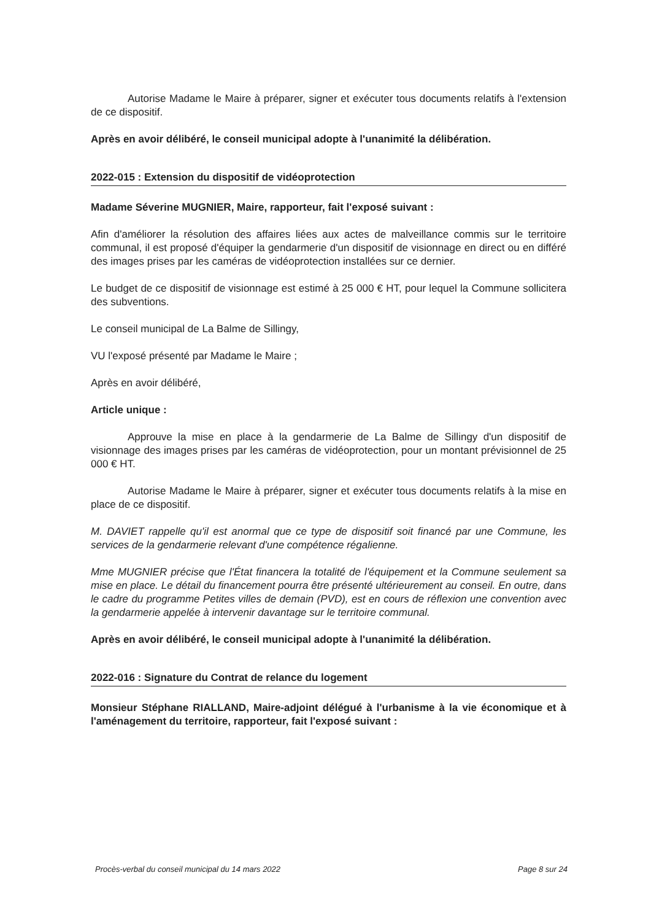Autorise Madame le Maire à préparer, signer et exécuter tous documents relatifs à l'extension de ce dispositif.
Après en avoir délibéré, le conseil municipal adopte à l'unanimité la délibération.
2022-015 : Extension du dispositif de vidéoprotection
Madame Séverine MUGNIER, Maire, rapporteur, fait l'exposé suivant :
Afin d'améliorer la résolution des affaires liées aux actes de malveillance commis sur le territoire communal, il est proposé d'équiper la gendarmerie d'un dispositif de visionnage en direct ou en différé des images prises par les caméras de vidéoprotection installées sur ce dernier.
Le budget de ce dispositif de visionnage est estimé à 25 000 € HT, pour lequel la Commune sollicitera des subventions.
Le conseil municipal de La Balme de Sillingy,
VU l'exposé présenté par Madame le Maire ;
Après en avoir délibéré,
Article unique :
Approuve la mise en place à la gendarmerie de La Balme de Sillingy d'un dispositif de visionnage des images prises par les caméras de vidéoprotection, pour un montant prévisionnel de 25 000 € HT.
Autorise Madame le Maire à préparer, signer et exécuter tous documents relatifs à la mise en place de ce dispositif.
M. DAVIET rappelle qu'il est anormal que ce type de dispositif soit financé par une Commune, les services de la gendarmerie relevant d'une compétence régalienne.
Mme MUGNIER précise que l'État financera la totalité de l'équipement et la Commune seulement sa mise en place. Le détail du financement pourra être présenté ultérieurement au conseil. En outre, dans le cadre du programme Petites villes de demain (PVD), est en cours de réflexion une convention avec la gendarmerie appelée à intervenir davantage sur le territoire communal.
Après en avoir délibéré, le conseil municipal adopte à l'unanimité la délibération.
2022-016 : Signature du Contrat de relance du logement
Monsieur Stéphane RIALLAND, Maire-adjoint délégué à l'urbanisme à la vie économique et à l'aménagement du territoire, rapporteur, fait l'exposé suivant :
Procès-verbal du conseil municipal du 14 mars 2022 Page 8 sur 24